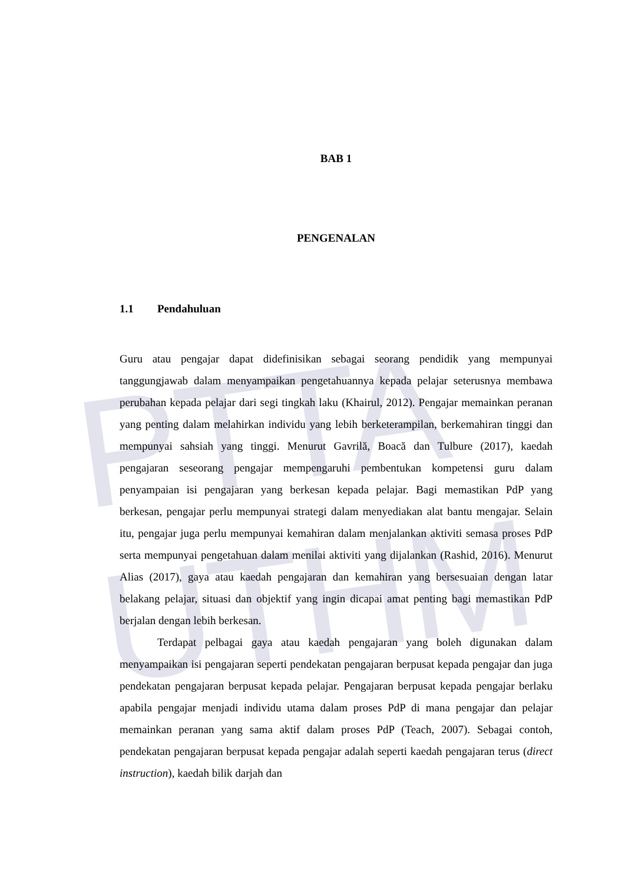PTTA UTHM
BAB 1
PENGENALAN
1.1 Pendahuluan
Guru atau pengajar dapat didefinisikan sebagai seorang pendidik yang mempunyai tanggungjawab dalam menyampaikan pengetahuannya kepada pelajar seterusnya membawa perubahan kepada pelajar dari segi tingkah laku (Khairul, 2012). Pengajar memainkan peranan yang penting dalam melahirkan individu yang lebih berketerampilan, berkemahiran tinggi dan mempunyai sahsiah yang tinggi. Menurut Gavrilă, Boacă dan Tulbure (2017), kaedah pengajaran seseorang pengajar mempengaruhi pembentukan kompetensi guru dalam penyampaian isi pengajaran yang berkesan kepada pelajar. Bagi memastikan PdP yang berkesan, pengajar perlu mempunyai strategi dalam menyediakan alat bantu mengajar. Selain itu, pengajar juga perlu mempunyai kemahiran dalam menjalankan aktiviti semasa proses PdP serta mempunyai pengetahuan dalam menilai aktiviti yang dijalankan (Rashid, 2016). Menurut Alias (2017), gaya atau kaedah pengajaran dan kemahiran yang bersesuaian dengan latar belakang pelajar, situasi dan objektif yang ingin dicapai amat penting bagi memastikan PdP berjalan dengan lebih berkesan.
Terdapat pelbagai gaya atau kaedah pengajaran yang boleh digunakan dalam menyampaikan isi pengajaran seperti pendekatan pengajaran berpusat kepada pengajar dan juga pendekatan pengajaran berpusat kepada pelajar. Pengajaran berpusat kepada pengajar berlaku apabila pengajar menjadi individu utama dalam proses PdP di mana pengajar dan pelajar memainkan peranan yang sama aktif dalam proses PdP (Teach, 2007). Sebagai contoh, pendekatan pengajaran berpusat kepada pengajar adalah seperti kaedah pengajaran terus (direct instruction), kaedah bilik darjah dan